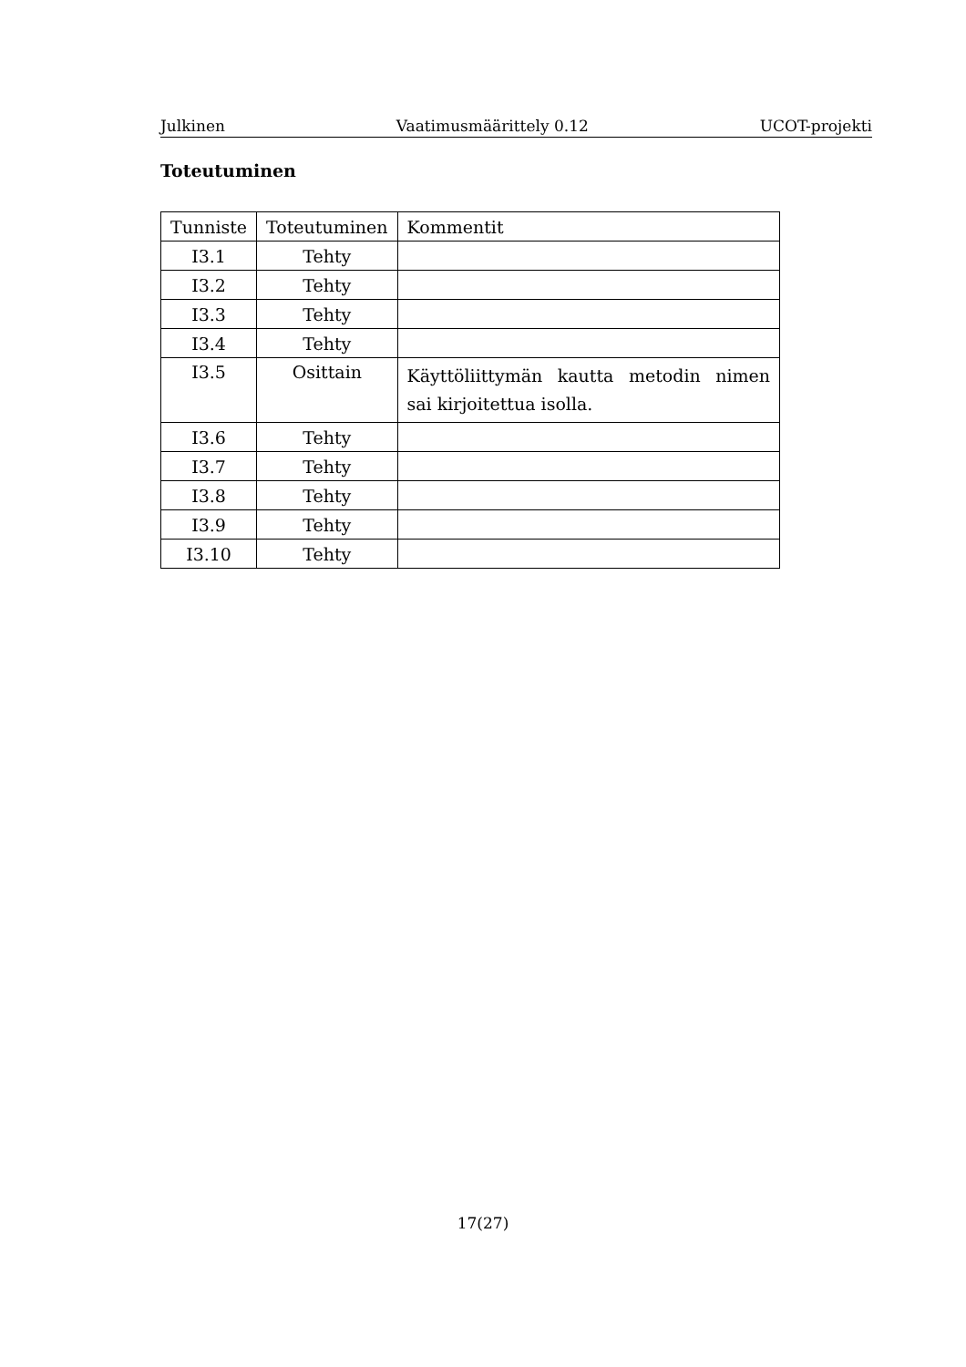Julkinen Vaatimusmäärittely 0.12 UCOT-projekti
Toteutuminen
| Tunniste | Toteutuminen | Kommentit |
| --- | --- | --- |
| I3.1 | Tehty | |
| I3.2 | Tehty | |
| I3.3 | Tehty | |
| I3.4 | Tehty | |
| I3.5 | Osittain | Käyttöliittymän kautta metodin nimen sai kirjoitettua isolla. |
| I3.6 | Tehty | |
| I3.7 | Tehty | |
| I3.8 | Tehty | |
| I3.9 | Tehty | |
| I3.10 | Tehty | |
17(27)